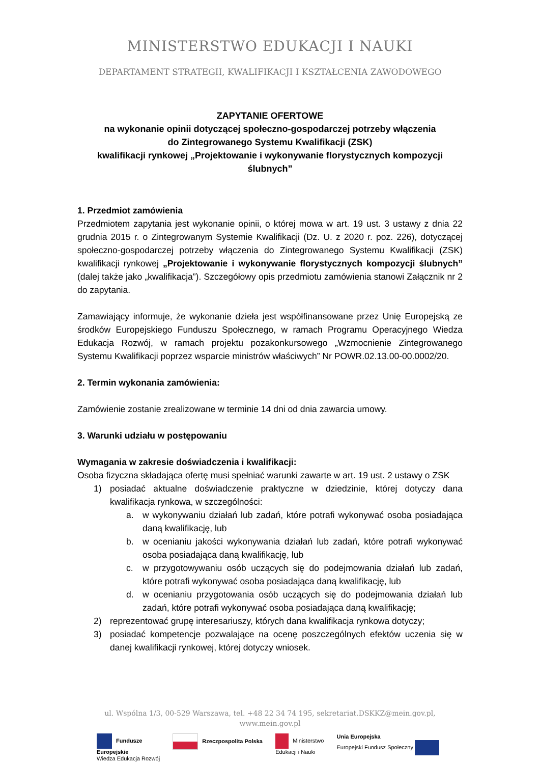MINISTERSTWO EDUKACJI I NAUKI
DEPARTAMENT STRATEGII, KWALIFIKACJI I KSZTAŁCENIA ZAWODOWEGO
ZAPYTANIE OFERTOWE
na wykonanie opinii dotyczącej społeczno-gospodarczej potrzeby włączenia
do Zintegrowanego Systemu Kwalifikacji (ZSK)
kwalifikacji rynkowej „Projektowanie i wykonywanie florystycznych kompozycji ślubnych”
1. Przedmiot zamówienia
Przedmiotem zapytania jest wykonanie opinii, o której mowa w art. 19 ust. 3 ustawy z dnia 22 grudnia 2015 r. o Zintegrowanym Systemie Kwalifikacji (Dz. U. z 2020 r. poz. 226), dotyczącej społeczno-gospodarczej potrzeby włączenia do Zintegrowanego Systemu Kwalifikacji (ZSK) kwalifikacji rynkowej „Projektowanie i wykonywanie florystycznych kompozycji ślubnych” (dalej także jako „kwalifikacja”). Szczegółowy opis przedmiotu zamówienia stanowi Załącznik nr 2 do zapytania.
Zamawiający informuje, że wykonanie dzieła jest współfinansowane przez Unię Europejską ze środków Europejskiego Funduszu Społecznego, w ramach Programu Operacyjnego Wiedza Edukacja Rozwój, w ramach projektu pozakonkursowego „Wzmocnienie Zintegrowanego Systemu Kwalifikacji poprzez wsparcie ministrów właściwych” Nr POWR.02.13.00-00.0002/20.
2. Termin wykonania zamówienia:
Zamówienie zostanie zrealizowane w terminie 14 dni od dnia zawarcia umowy.
3. Warunki udziału w postępowaniu
Wymagania w zakresie doświadczenia i kwalifikacji:
Osoba fizyczna składająca ofertę musi spełniać warunki zawarte w art. 19 ust. 2 ustawy o ZSK
1) posiadać aktualne doświadczenie praktyczne w dziedzinie, której dotyczy dana kwalifikacja rynkowa, w szczególności:
a. w wykonywaniu działań lub zadań, które potrafi wykonywać osoba posiadająca daną kwalifikację, lub
b. w ocenianiu jakości wykonywania działań lub zadań, które potrafi wykonywać osoba posiadająca daną kwalifikację, lub
c. w przygotowywaniu osób uczących się do podejmowania działań lub zadań, które potrafi wykonywać osoba posiadająca daną kwalifikację, lub
d. w ocenianiu przygotowania osób uczących się do podejmowania działań lub zadań, które potrafi wykonywać osoba posiadająca daną kwalifikację;
2) reprezentować grupę interesariuszy, których dana kwalifikacja rynkowa dotyczy;
3) posiadać kompetencje pozwalające na ocenę poszczególnych efektów uczenia się w danej kwalifikacji rynkowej, której dotyczy wniosek.
ul. Wspólna 1/3, 00-529 Warszawa, tel. +48 22 34 74 195, sekretariat.DSKKZ@mein.gov.pl,
www.mein.gov.pl
Fundusze
Europejskie
Wiedza Edukacja Rozwój
Rzeczpospolita Polska Ministerstwo
Edukacji i Nauki
Unia Europejska
Europejski Fundusz Społeczny